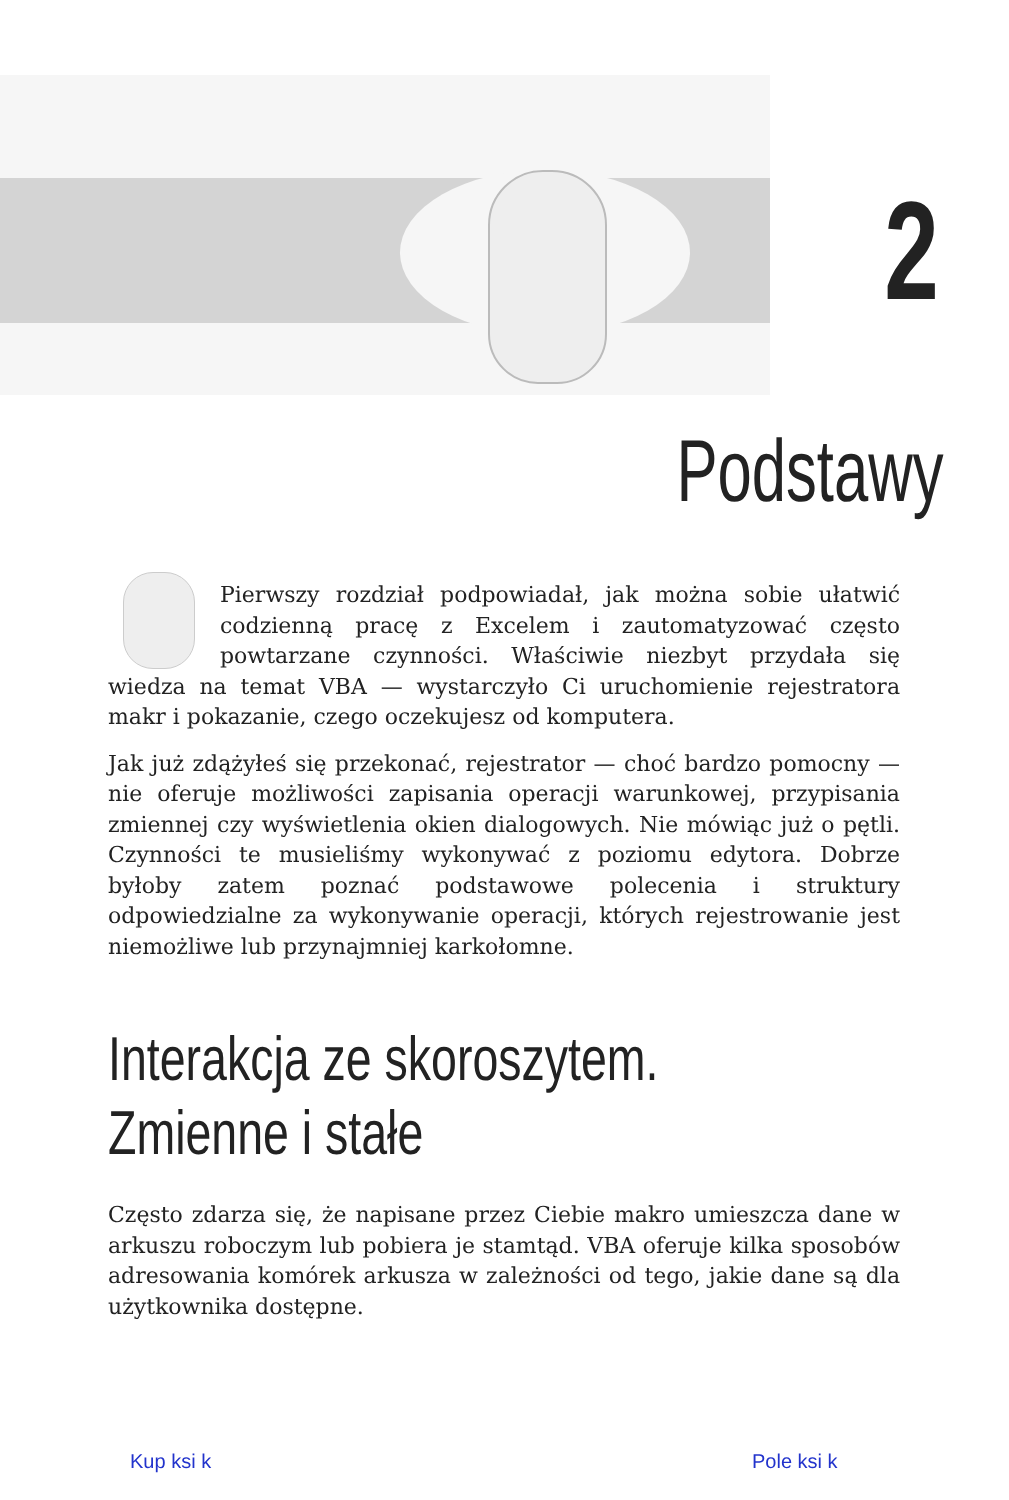2
Podstawy
Pierwszy rozdział podpowiadał, jak można sobie ułatwić codzienną pracę z Excelem i zautomatyzować często powtarzane czynności. Właściwie niezbyt przydała się wiedza na temat VBA — wystarczyło Ci uruchomienie rejestratora makr i pokazanie, czego oczekujesz od komputera.
Jak już zdążyłeś się przekonać, rejestrator — choć bardzo pomocny — nie oferuje możliwości zapisania operacji warunkowej, przypisania zmiennej czy wyświetlenia okien dialogowych. Nie mówiąc już o pętli. Czynności te musieliśmy wykonywać z poziomu edytora. Dobrze byłoby zatem poznać podstawowe polecenia i struktury odpowiedzialne za wykonywanie operacji, których rejestrowanie jest niemożliwe lub przynajmniej karkołomne.
Interakcja ze skoroszytem.
Zmienne i stałe
Często zdarza się, że napisane przez Ciebie makro umieszcza dane w arkuszu roboczym lub pobiera je stamtąd. VBA oferuje kilka sposobów adresowania komórek arkusza w zależności od tego, jakie dane są dla użytkownika dostępne.
Kup ksi k Pole ksi k